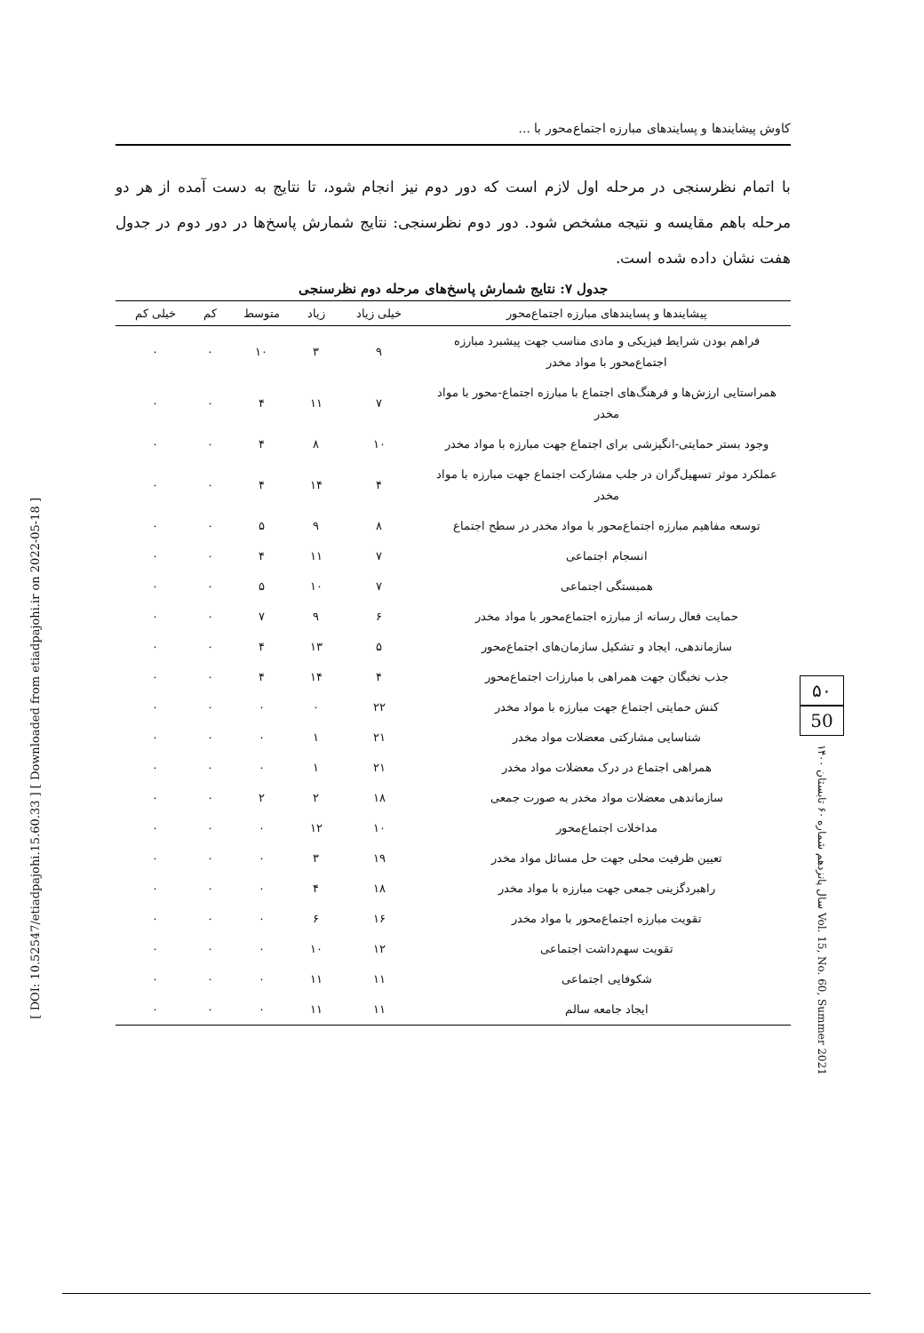کاوش پیشایندها و پسایندهای مبارزه اجتماع‌محور با ...
با اتمام نظرسنجی در مرحله اول لازم است که دور دوم نیز انجام شود، تا نتایج به دست آمده از هر دو مرحله باهم مقایسه و نتیجه مشخص شود. دور دوم نظرسنجی: نتایج شمارش پاسخ‌ها در دور دوم در جدول هفت نشان داده شده است.
جدول ۷: نتایج شمارش پاسخ‌های مرحله دوم نظرسنجی
| پیشایندها و پسایندهای مبارزه اجتماع‌محور | خیلی زیاد | زیاد | متوسط | کم | خیلی کم |
| --- | --- | --- | --- | --- | --- |
| فراهم بودن شرایط فیزیکی و مادی مناسب جهت پیشبرد مبارزه اجتماع‌محور با مواد مخدر | ۹ | ۳ | ۱۰ | ۰ | ۰ |
| همراستایی ارزش‌ها و فرهنگ‌های اجتماع با مبارزه اجتماع-محور با مواد مخدر | ۷ | ۱۱ | ۴ | ۰ | ۰ |
| وجود بستر حمایتی-انگیزشی برای اجتماع جهت مبارزه با مواد مخدر | ۱۰ | ۸ | ۴ | ۰ | ۰ |
| عملکرد موثر تسهیل‌گران در جلب مشارکت اجتماع جهت مبارزه با مواد مخدر | ۴ | ۱۴ | ۴ | ۰ | ۰ |
| توسعه مفاهیم مبارزه اجتماع‌محور با مواد مخدر در سطح اجتماع | ۸ | ۹ | ۵ | ۰ | ۰ |
| انسجام اجتماعی | ۷ | ۱۱ | ۴ | ۰ | ۰ |
| همبستگی اجتماعی | ۷ | ۱۰ | ۵ | ۰ | ۰ |
| حمایت فعال رسانه از مبارزه اجتماع‌محور با مواد مخدر | ۶ | ۹ | ۷ | ۰ | ۰ |
| سازماندهی، ایجاد و تشکیل سازمان‌های اجتماع‌محور | ۵ | ۱۳ | ۴ | ۰ | ۰ |
| جذب نخبگان جهت همراهی با مبارزات اجتماع‌محور | ۴ | ۱۴ | ۴ | ۰ | ۰ |
| کنش حمایتی اجتماع جهت مبارزه با مواد مخدر | ۲۲ | ۰ | ۰ | ۰ | ۰ |
| شناسایی مشارکتی معضلات مواد مخدر | ۲۱ | ۱ | ۰ | ۰ | ۰ |
| همراهی اجتماع در درک معضلات مواد مخدر | ۲۱ | ۱ | ۰ | ۰ | ۰ |
| سازماندهی معضلات مواد مخدر به صورت جمعی | ۱۸ | ۲ | ۲ | ۰ | ۰ |
| مداخلات اجتماع‌محور | ۱۰ | ۱۲ | ۰ | ۰ | ۰ |
| تعیین ظرفیت محلی جهت حل مسائل مواد مخدر | ۱۹ | ۳ | ۰ | ۰ | ۰ |
| راهبردگزینی جمعی جهت مبارزه با مواد مخدر | ۱۸ | ۴ | ۰ | ۰ | ۰ |
| تقویت مبارزه اجتماع‌محور با مواد مخدر | ۱۶ | ۶ | ۰ | ۰ | ۰ |
| تقویت سهم‌داشت اجتماعی | ۱۲ | ۱۰ | ۰ | ۰ | ۰ |
| شکوفایی اجتماعی | ۱۱ | ۱۱ | ۰ | ۰ | ۰ |
| ایجاد جامعه سالم | ۱۱ | ۱۱ | ۰ | ۰ | ۰ |
۵۰
50
سال پانزدهم شماره ۶۰ تابستان ۱۴۰۰ Vol. 15, No. 60, Summer 2021
[ DOI: 10.52547/etiadpajohi.15.60.33 ] [ Downloaded from etiadpajohi.ir on 2022-05-18 ]